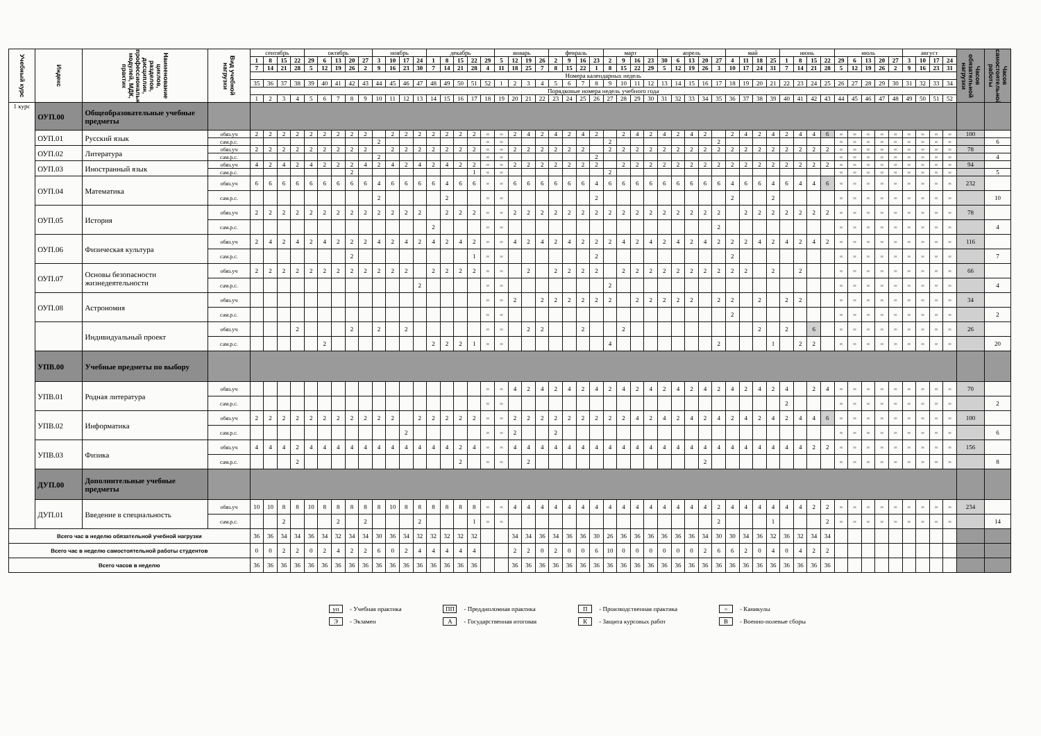| Учебный курс | Индекс | Наименование циклов, разделов, дисциплин, профессиональных модулей, МДК, практик | Вид учебной нагрузки | сентябрь | | | | октябрь | | | | | ноябрь | | | | декабрь | | | | | январь | | | | февраль | | | | март | | | | апрель | | | | | май | | | | июнь | | | | июль | | | | | август | | | | Часов обязательной нагрузки | Часов самостоятельной работы |
| | | | | 1 | 8 | 15 | 22 | 29 | 6 | 13 | 20 | 27 | 3 | 10 | 17 | 24 | 1 | 8 | 15 | 22 | 29 | 5 | 12 | 19 | 26 | 2 | 9 | 16 | 23 | 2 | 9 | 16 | 23 | 30 | 6 | 13 | 20 | 27 | 4 | 11 | 18 | 25 | 1 | 8 | 15 | 22 | 29 | 6 | 13 | 20 | 27 | 3 | 10 | 17 | 24 | | |
| | | | | 7 | 14 | 21 | 28 | 5 | 12 | 19 | 26 | 2 | 9 | 16 | 23 | 30 | 7 | 14 | 21 | 28 | 4 | 11 | 18 | 25 | 7 | 8 | 15 | 22 | 1 | 8 | 15 | 22 | 29 | 5 | 12 | 19 | 26 | 3 | 10 | 17 | 24 | 31 | 7 | 14 | 21 | 28 | 5 | 12 | 19 | 26 | 2 | 9 | 16 | 23 | 31 | | |
| | | | | Номера календарных недель | | | | | | | | | | | | | | | | | | | | | | | | | | | | | | | | | | | | | | | | | | | | | | | | | | | | | |
| | | | | 35 | 36 | 37 | 38 | 39 | 40 | 41 | 42 | 43 | 44 | 45 | 46 | 47 | 48 | 49 | 50 | 51 | 52 | 1 | 2 | 3 | 4 | 5 | 6 | 7 | 8 | 9 | 10 | 11 | 12 | 13 | 14 | 15 | 16 | 17 | 18 | 19 | 20 | 21 | 22 | 23 | 24 | 25 | 26 | 27 | 28 | 29 | 30 | 31 | 32 | 33 | 34 | | |
| | | | | Порядковые номера недель учебного года | | | | | | | | | | | | | | | | | | | | | | | | | | | | | | | | | | | | | | | | | | | | | | | | | | | | | |
| | | | | 1 | 2 | 3 | 4 | 5 | 6 | 7 | 8 | 9 | 10 | 11 | 12 | 13 | 14 | 15 | 16 | 17 | 18 | 19 | 20 | 21 | 22 | 23 | 24 | 25 | 26 | 27 | 28 | 29 | 30 | 31 | 32 | 33 | 34 | 35 | 36 | 37 | 38 | 39 | 40 | 41 | 42 | 43 | 44 | 45 | 46 | 47 | 48 | 49 | 50 | 51 | 52 | | |
| 1 курс | ОУП.00 | Общеобразовательные учебные предметы | | | | | | | | | | | | | | | | | | | | | | | | | | | | | | | | | | | | | | | | | | | | | | | | | | | | | | | |
| | ОУП.01 | Русский язык | обяз.уч | 2 | 2 | 2 | 2 | 2 | 2 | 2 | 2 | 2 | | 2 | 2 | 2 | 2 | 2 | 2 | 2 | = | = | 2 | 4 | 2 | 4 | 2 | 4 | 2 | | 2 | 4 | 2 | 4 | 2 | 4 | 2 | | 2 | 4 | 2 | 4 | 2 | 4 | 4 | 6 | = | = | = | = | = | = | = | = | = | 100 | |
| | | | сам.р.с. | | | | | | | | | | 2 | | | | | | | | = | = | | | | | | | | 2 | | | | | | | | 2 | | | | | | | | | = | = | = | = | = | = | = | = | = | | 6 |
| | ОУП.02 | Литература | обяз.уч | 2 | 2 | 2 | 2 | 2 | 2 | 2 | 2 | 2 | | 2 | 2 | 2 | 2 | 2 | 2 | 2 | = | = | 2 | 2 | 2 | 2 | 2 | 2 | | 2 | 2 | 2 | 2 | 2 | 2 | 2 | 2 | 2 | 2 | 2 | 2 | 2 | 2 | 2 | 2 | 2 | = | = | = | = | = | = | = | = | = | 78 | |
| | | | сам.р.с. | | | | | | | | | | 2 | | | | | | | | = | = | | | | | | | 2 | | | | | | | | | | | | | | | | | | = | = | = | = | = | = | = | = | = | | 4 |
| | ОУП.03 | Иностранный язык | обяз.уч | 4 | 2 | 4 | 2 | 4 | 2 | 2 | 2 | 4 | 2 | 4 | 2 | 4 | 2 | 4 | 2 | 2 | = | = | 2 | 2 | 2 | 2 | 2 | 2 | 2 | | 2 | 2 | 2 | 2 | 2 | 2 | 2 | 2 | 2 | 2 | 2 | 2 | 2 | 2 | 2 | 2 | = | = | = | = | = | = | = | = | = | 94 | |
| | | | сам.р.с. | | | | | | | | 2 | | | | | | | | | 1 | = | = | | | | | | | | 2 | | | | | | | | | | | | | | | | | = | = | = | = | = | = | = | = | = | | 5 |
| | ОУП.04 | Математика | обяз.уч | 6 | 6 | 6 | 6 | 6 | 6 | 6 | 6 | 6 | 4 | 6 | 6 | 6 | 6 | 4 | 6 | 6 | = | = | 6 | 6 | 6 | 6 | 6 | 6 | 4 | 6 | 6 | 6 | 6 | 6 | 6 | 6 | 6 | 6 | 4 | 6 | 6 | 4 | 6 | 4 | 4 | 6 | = | = | = | = | = | = | = | = | = | 232 | |
| | | | сам.р.с. | | | | | | | | | | 2 | | | | | 2 | | | = | = | | | | | | | 2 | | | | | | | | | | 2 | | | 2 | | | | | = | = | = | = | = | = | = | = | = | | 10 |
| | ОУП.05 | История | обяз.уч | 2 | 2 | 2 | 2 | 2 | 2 | 2 | 2 | 2 | 2 | 2 | 2 | 2 | | 2 | 2 | 2 | = | = | 2 | 2 | 2 | 2 | 2 | 2 | 2 | 2 | 2 | 2 | 2 | 2 | 2 | 2 | 2 | 2 | | 2 | 2 | 2 | 2 | 2 | 2 | 2 | = | = | = | = | = | = | = | = | = | 78 | |
| | | | сам.р.с. | | | | | | | | | | | | | | 2 | | | | = | = | | | | | | | | | | | | | | | | 2 | | | | | | | | | = | = | = | = | = | = | = | = | = | | 4 |
| | ОУП.06 | Физическая культура | обяз.уч | 2 | 4 | 2 | 4 | 2 | 4 | 2 | 2 | 2 | 4 | 2 | 4 | 2 | 4 | 2 | 4 | 2 | = | = | 4 | 2 | 4 | 2 | 4 | 2 | 2 | 2 | 4 | 2 | 4 | 2 | 4 | 2 | 4 | 2 | 2 | 2 | 4 | 2 | 4 | 2 | 4 | 2 | = | = | = | = | = | = | = | = | = | 116 | |
| | | | сам.р.с. | | | | | | | | 2 | | | | | | | | | 1 | = | = | | | | | | | 2 | | | | | | | | | | 2 | | | | | | | | = | = | = | = | = | = | = | = | = | | 7 |
| | ОУП.07 | Основы безопасности жизнедеятельности | обяз.уч | 2 | 2 | 2 | 2 | 2 | 2 | 2 | 2 | 2 | 2 | 2 | 2 | | 2 | 2 | 2 | 2 | = | = | | 2 | | 2 | 2 | 2 | 2 | | 2 | 2 | 2 | 2 | 2 | 2 | 2 | 2 | 2 | 2 | | 2 | | 2 | | | = | = | = | = | = | = | = | = | = | 66 | |
| | | | сам.р.с. | | | | | | | | | | | | | 2 | | | | | = | = | | | | | | | | 2 | | | | | | | | | | | | | | | | | = | = | = | = | = | = | = | = | = | | 4 |
| | ОУП.08 | Астрономия | обяз.уч | | | | | | | | | | | | | | | | | | = | = | 2 | | 2 | 2 | 2 | 2 | 2 | 2 | | 2 | 2 | 2 | 2 | 2 | | 2 | 2 | | 2 | | 2 | 2 | | | = | = | = | = | = | = | = | = | = | 34 | |
| | | | сам.р.с. | | | | | | | | | | | | | | | | | | = | = | | | | | | | | | | | | | | | | | 2 | | | | | | | | = | = | = | = | = | = | = | = | = | | 2 |
| | | Индивидуальный проект | обяз.уч | | | | 2 | | | | 2 | | 2 | | 2 | | | | | | = | = | | 2 | 2 | | | 2 | | | 2 | | | | | | | | | | 2 | | 2 | | 6 | | = | = | = | = | = | = | = | = | = | 26 | |
| | | | сам.р.с. | | | | | | 2 | | | | | | | | 2 | 2 | 2 | 1 | = | = | | | | | | | | 4 | | | | | | | | 2 | | | | 1 | | 2 | 2 | | = | = | = | = | = | = | = | = | = | | 20 |
| | УПВ.00 | Учебные предметы по выбору | | | | | | | | | | | | | | | | | | | | | | | | | | | | | | | | | | | | | | | | | | | | | | | | | | | | | | | |
| | УПВ.01 | Родная литература | обяз.уч | | | | | | | | | | | | | | | | | | = | = | 4 | 2 | 4 | 2 | 4 | 2 | 4 | 2 | 4 | 2 | 4 | 2 | 4 | 2 | 4 | 2 | 4 | 2 | 4 | 2 | 4 | | 2 | 4 | = | = | = | = | = | = | = | = | = | 70 | |
| | | | сам.р.с. | | | | | | | | | | | | | | | | | | = | = | | | | | | | | | | | | | | | | | | | | | 2 | | | | = | = | = | = | = | = | = | = | = | | 2 |
| | УПВ.02 | Информатика | обяз.уч | 2 | 2 | 2 | 2 | 2 | 2 | 2 | 2 | 2 | 2 | 2 | | 2 | 2 | 2 | 2 | 2 | = | = | 2 | 2 | 2 | 2 | 2 | 2 | 2 | 2 | 2 | 4 | 2 | 4 | 2 | 4 | 2 | 4 | 2 | 4 | 2 | 4 | 2 | 4 | 4 | 6 | = | = | = | = | = | = | = | = | = | 100 | |
| | | | сам.р.с. | | | | | | | | | | | | 2 | | | | | | = | = | 2 | | | 2 | | | | | | | | | | | | | | | | | | | | | = | = | = | = | = | = | = | = | = | | 6 |
| | УПВ.03 | Физика | обяз.уч | 4 | 4 | 4 | 2 | 4 | 4 | 4 | 4 | 4 | 4 | 4 | 4 | 4 | 4 | 4 | 2 | 4 | = | = | 4 | 4 | 4 | 4 | 4 | 4 | 4 | 4 | 4 | 4 | 4 | 4 | 4 | 4 | 4 | 4 | 4 | 4 | 4 | 4 | 4 | 4 | 2 | 2 | = | = | = | = | = | = | = | = | = | 156 | |
| | | | сам.р.с. | | | | 2 | | | | | | | | | | | | 2 | | = | = | | 2 | | | | | | | | | | | | | 2 | | | | | | | | | | = | = | = | = | = | = | = | = | = | | 8 |
| | ДУП.00 | Дополнительные учебные предметы | | | | | | | | | | | | | | | | | | | | | | | | | | | | | | | | | | | | | | | | | | | | | | | | | | | | | | | |
| | ДУП.01 | Введение в специальность | обяз.уч | 10 | 10 | 8 | 8 | 10 | 8 | 8 | 8 | 8 | 8 | 10 | 8 | 8 | 8 | 8 | 8 | 8 | = | = | 4 | 4 | 4 | 4 | 4 | 4 | 4 | 4 | 4 | 4 | 4 | 4 | 4 | 4 | 4 | 2 | 4 | 4 | 4 | 4 | 4 | 4 | 2 | 2 | = | = | = | = | = | = | = | = | = | 234 | |
| | | | сам.р.с. | | | 2 | | | | 2 | | 2 | | | | 2 | | | | 1 | = | = | | | | | | | | | | | | | | | | 2 | | | | 1 | | | | 2 | = | = | = | = | = | = | = | = | = | | 14 |
| Всего час в неделю обязательной учебной нагрузки | | | | 36 | 36 | 34 | 34 | 36 | 34 | 32 | 34 | 34 | 30 | 36 | 34 | 32 | 32 | 32 | 32 | 32 | | | 34 | 34 | 36 | 34 | 36 | 36 | 30 | 26 | 36 | 36 | 36 | 36 | 36 | 36 | 34 | 30 | 30 | 34 | 36 | 32 | 36 | 32 | 34 | 34 | | | | | | | | | | | |
| Всего час в неделю самостоятельной работы студентов | | | | 0 | 0 | 2 | 2 | 0 | 2 | 4 | 2 | 2 | 6 | 0 | 2 | 4 | 4 | 4 | 4 | 4 | | | 2 | 2 | 0 | 2 | 0 | 0 | 6 | 10 | 0 | 0 | 0 | 0 | 0 | 0 | 2 | 6 | 6 | 2 | 0 | 4 | 0 | 4 | 2 | 2 | | | | | | | | | | | |
| Всего часов в неделю | | | | 36 | 36 | 36 | 36 | 36 | 36 | 36 | 36 | 36 | 36 | 36 | 36 | 36 | 36 | 36 | 36 | 36 | | | 36 | 36 | 36 | 36 | 36 | 36 | 36 | 36 | 36 | 36 | 36 | 36 | 36 | 36 | 36 | 36 | 36 | 36 | 36 | 36 | 36 | 36 | 36 | 36 | | | | | | | | | | | |
уп - Учебная практика
Э - Экзамен
ПП - Преддипломная практика
А - Государственная итоговая
П - Производственная практика
К - Защита курсовых работ
= - Каникулы
В - Военно-полевые сборы